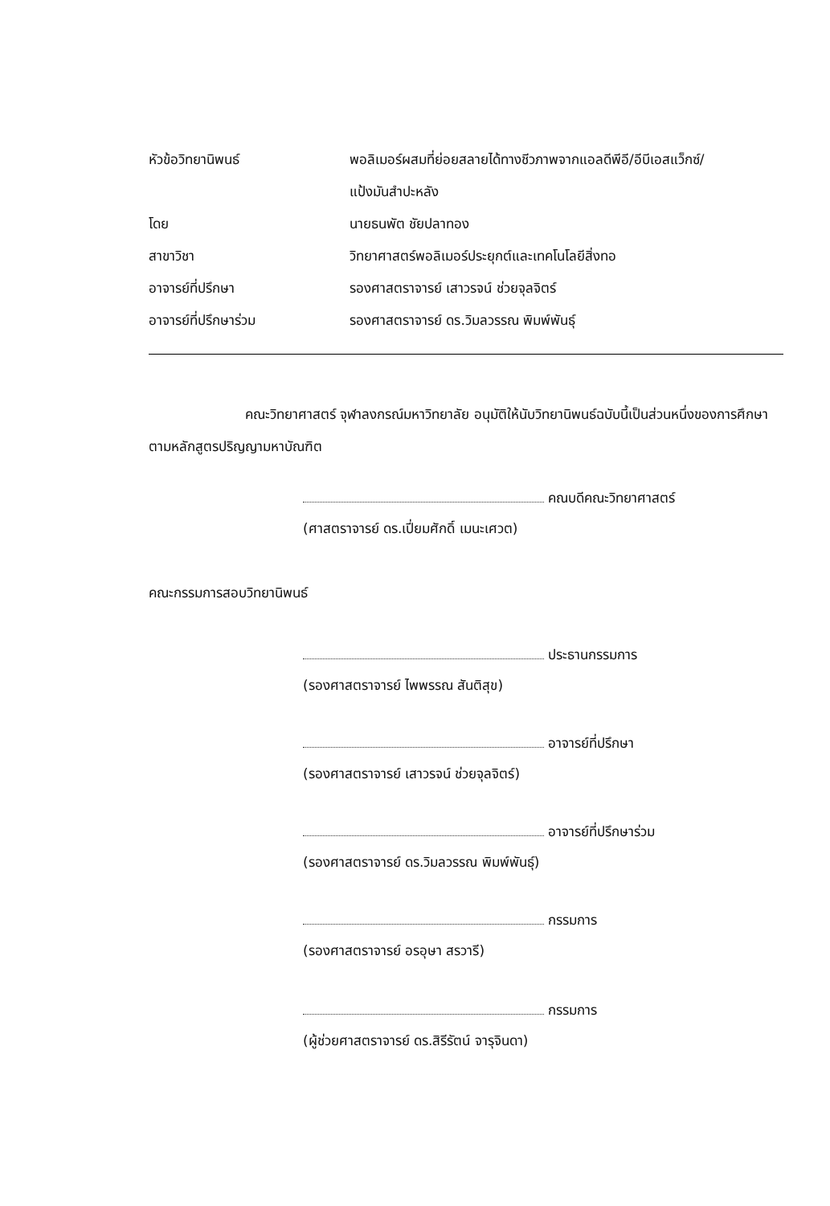หัวข้อวิทยานิพนธ์ พอลิเมอร์ผสมที่ย่อยสลายได้ทางชีวภาพจากแอลดีพีอี/อีบีเอสแว็กซ์/
แป้งมันสำปะหลัง
โดย นายธนพัต ชัยปลาทอง
สาขาวิชา วิทยาศาสตร์พอลิเมอร์ประยุกต์และเทคโนโลยีสิ่งทอ
อาจารย์ที่ปรึกษา รองศาสตราจารย์ เสาวรจน์ ช่วยจุลจิตร์
อาจารย์ที่ปรึกษาร่วม รองศาสตราจารย์ ดร.วิมลวรรณ พิมพ์พันธุ์
คณะวิทยาศาสตร์ จุฬาลงกรณ์มหาวิทยาลัย อนุมัติให้นับวิทยานิพนธ์ฉบับนี้เป็นส่วนหนึ่งของการศึกษาตามหลักสูตรปริญญามหาบัณฑิต
คณบดีคณะวิทยาศาสตร์
(ศาสตราจารย์ ดร.เปี่ยมศักดิ์ เมนะเศวต)
คณะกรรมการสอบวิทยานิพนธ์
ประธานกรรมการ
(รองศาสตราจารย์ ไพพรรณ สันติสุข)
อาจารย์ที่ปรึกษา
(รองศาสตราจารย์ เสาวรจน์ ช่วยจุลจิตร์)
อาจารย์ที่ปรึกษาร่วม
(รองศาสตราจารย์ ดร.วิมลวรรณ พิมพ์พันธุ์)
กรรมการ
(รองศาสตราจารย์ อรอุษา สรวารี)
กรรมการ
(ผู้ช่วยศาสตราจารย์ ดร.สิรีรัตน์ จารุจินดา)